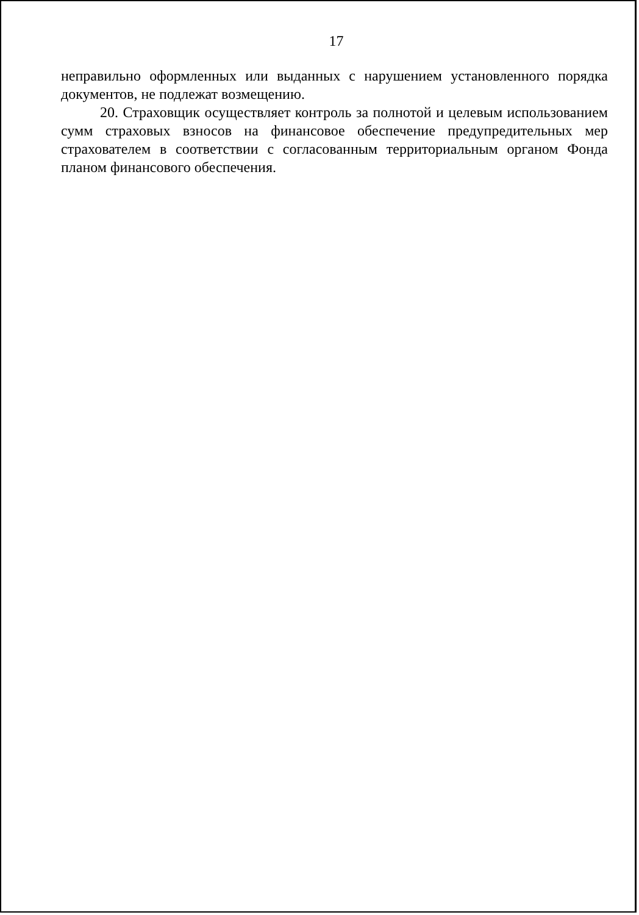17
неправильно оформленных или выданных с нарушением установленного порядка документов, не подлежат возмещению.
20. Страховщик осуществляет контроль за полнотой и целевым использованием сумм страховых взносов на финансовое обеспечение предупредительных мер страхователем в соответствии с согласованным территориальным органом Фонда планом финансового обеспечения.